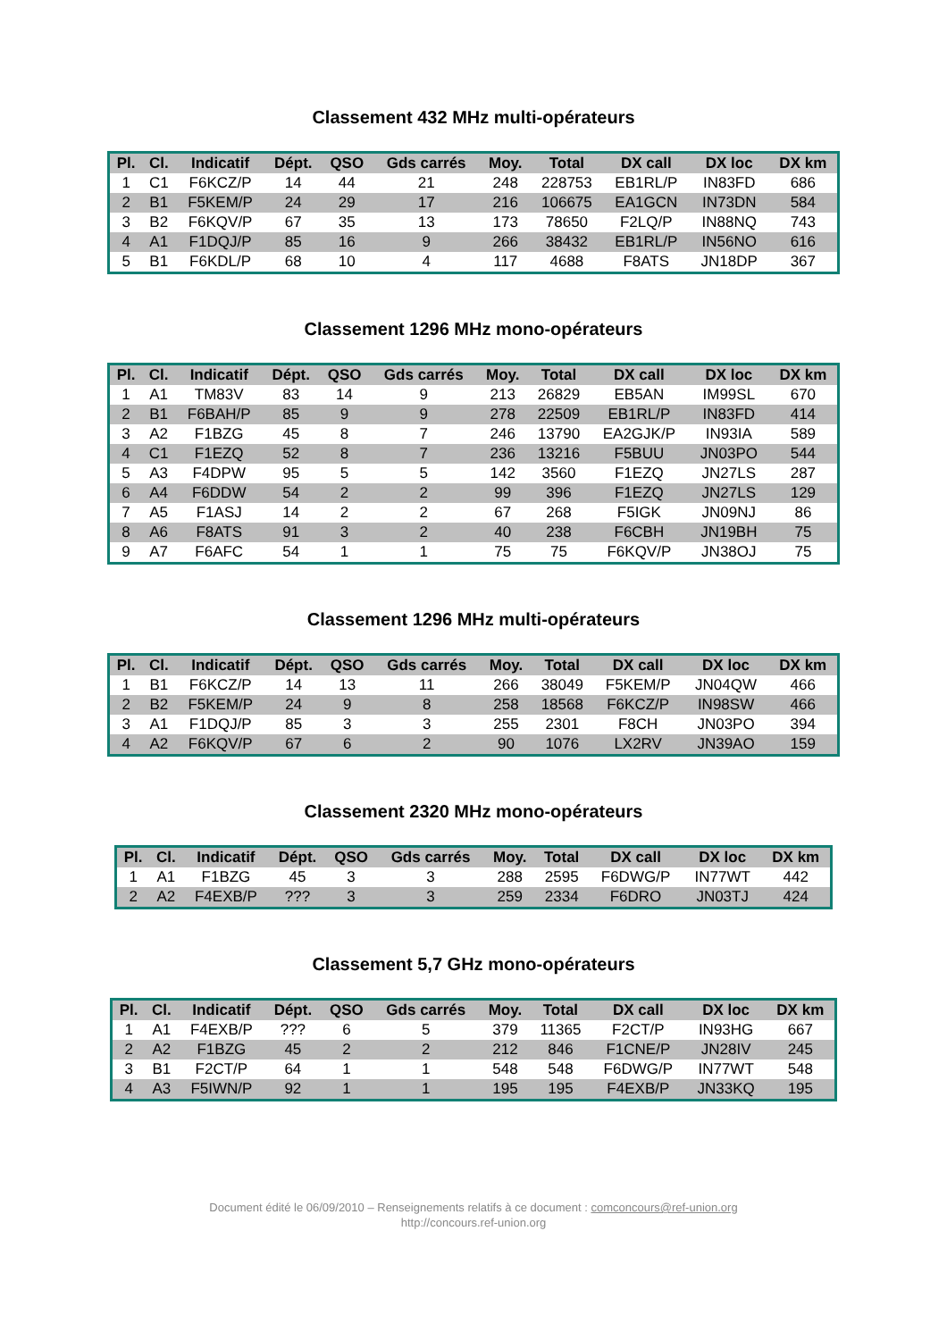Classement 432 MHz multi-opérateurs
| Pl. | Cl. | Indicatif | Dépt. | QSO | Gds carrés | Moy. | Total | DX call | DX loc | DX km |
| --- | --- | --- | --- | --- | --- | --- | --- | --- | --- | --- |
| 1 | C1 | F6KCZ/P | 14 | 44 | 21 | 248 | 228753 | EB1RL/P | IN83FD | 686 |
| 2 | B1 | F5KEM/P | 24 | 29 | 17 | 216 | 106675 | EA1GCN | IN73DN | 584 |
| 3 | B2 | F6KQV/P | 67 | 35 | 13 | 173 | 78650 | F2LQ/P | IN88NQ | 743 |
| 4 | A1 | F1DQJ/P | 85 | 16 | 9 | 266 | 38432 | EB1RL/P | IN56NO | 616 |
| 5 | B1 | F6KDL/P | 68 | 10 | 4 | 117 | 4688 | F8ATS | JN18DP | 367 |
Classement 1296 MHz mono-opérateurs
| Pl. | Cl. | Indicatif | Dépt. | QSO | Gds carrés | Moy. | Total | DX call | DX loc | DX km |
| --- | --- | --- | --- | --- | --- | --- | --- | --- | --- | --- |
| 1 | A1 | TM83V | 83 | 14 | 9 | 213 | 26829 | EB5AN | IM99SL | 670 |
| 2 | B1 | F6BAH/P | 85 | 9 | 9 | 278 | 22509 | EB1RL/P | IN83FD | 414 |
| 3 | A2 | F1BZG | 45 | 8 | 7 | 246 | 13790 | EA2GJK/P | IN93IA | 589 |
| 4 | C1 | F1EZQ | 52 | 8 | 7 | 236 | 13216 | F5BUU | JN03PO | 544 |
| 5 | A3 | F4DPW | 95 | 5 | 5 | 142 | 3560 | F1EZQ | JN27LS | 287 |
| 6 | A4 | F6DDW | 54 | 2 | 2 | 99 | 396 | F1EZQ | JN27LS | 129 |
| 7 | A5 | F1ASJ | 14 | 2 | 2 | 67 | 268 | F5IGK | JN09NJ | 86 |
| 8 | A6 | F8ATS | 91 | 3 | 2 | 40 | 238 | F6CBH | JN19BH | 75 |
| 9 | A7 | F6AFC | 54 | 1 | 1 | 75 | 75 | F6KQV/P | JN38OJ | 75 |
Classement 1296 MHz multi-opérateurs
| Pl. | Cl. | Indicatif | Dépt. | QSO | Gds carrés | Moy. | Total | DX call | DX loc | DX km |
| --- | --- | --- | --- | --- | --- | --- | --- | --- | --- | --- |
| 1 | B1 | F6KCZ/P | 14 | 13 | 11 | 266 | 38049 | F5KEM/P | JN04QW | 466 |
| 2 | B2 | F5KEM/P | 24 | 9 | 8 | 258 | 18568 | F6KCZ/P | IN98SW | 466 |
| 3 | A1 | F1DQJ/P | 85 | 3 | 3 | 255 | 2301 | F8CH | JN03PO | 394 |
| 4 | A2 | F6KQV/P | 67 | 6 | 2 | 90 | 1076 | LX2RV | JN39AO | 159 |
Classement 2320 MHz mono-opérateurs
| Pl. | Cl. | Indicatif | Dépt. | QSO | Gds carrés | Moy. | Total | DX call | DX loc | DX km |
| --- | --- | --- | --- | --- | --- | --- | --- | --- | --- | --- |
| 1 | A1 | F1BZG | 45 | 3 | 3 | 288 | 2595 | F6DWG/P | IN77WT | 442 |
| 2 | A2 | F4EXB/P | ??? | 3 | 3 | 259 | 2334 | F6DRO | JN03TJ | 424 |
Classement 5,7 GHz mono-opérateurs
| Pl. | Cl. | Indicatif | Dépt. | QSO | Gds carrés | Moy. | Total | DX call | DX loc | DX km |
| --- | --- | --- | --- | --- | --- | --- | --- | --- | --- | --- |
| 1 | A1 | F4EXB/P | ??? | 6 | 5 | 379 | 11365 | F2CT/P | IN93HG | 667 |
| 2 | A2 | F1BZG | 45 | 2 | 2 | 212 | 846 | F1CNE/P | JN28IV | 245 |
| 3 | B1 | F2CT/P | 64 | 1 | 1 | 548 | 548 | F6DWG/P | IN77WT | 548 |
| 4 | A3 | F5IWN/P | 92 | 1 | 1 | 195 | 195 | F4EXB/P | JN33KQ | 195 |
Document édité le 06/09/2010 – Renseignements relatifs à ce document : comconcours@ref-union.org
http://concours.ref-union.org